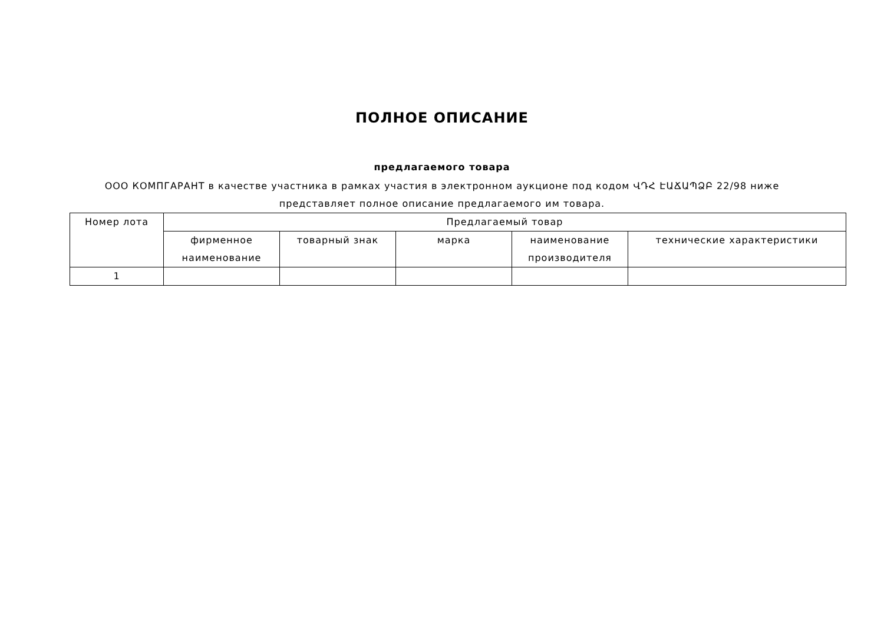ПОЛНОЕ ОПИСАНИЕ
предлагаемого товара
ООО КОМПГАРАНТ в качестве участника в рамках участия в электронном аукционе под кодом ՎԴՀ ԷԱՃԱՊՁԲ 22/98 ниже представляет полное описание предлагаемого им товара.
| Номер лота | Предлагаемый товар | | | | |
| --- | --- | --- | --- | --- | --- |
| | фирменное наименование | товарный знак | марка | наименование производителя | технические характеристики |
| 1 | | | | | |